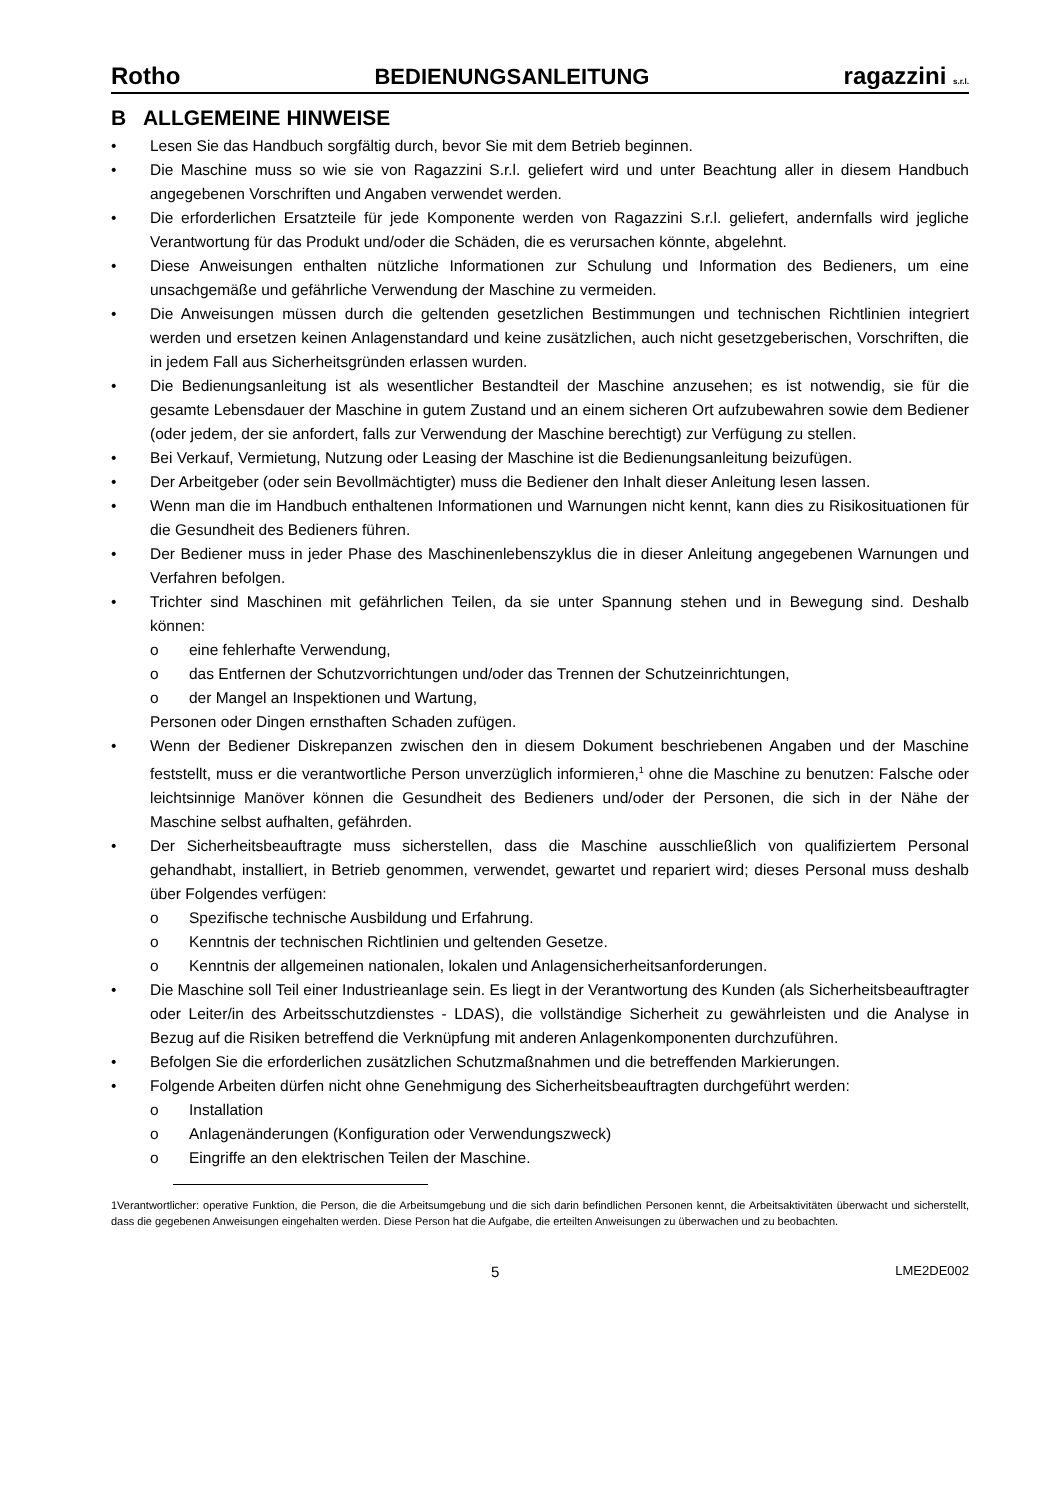Rotho BEDIENUNGSANLEITUNG ragazzini s.r.l.
B ALLGEMEINE HINWEISE
• Lesen Sie das Handbuch sorgfältig durch, bevor Sie mit dem Betrieb beginnen.
• Die Maschine muss so wie sie von Ragazzini S.r.l. geliefert wird und unter Beachtung aller in diesem Handbuch angegebenen Vorschriften und Angaben verwendet werden.
• Die erforderlichen Ersatzteile für jede Komponente werden von Ragazzini S.r.l. geliefert, andernfalls wird jegliche Verantwortung für das Produkt und/oder die Schäden, die es verursachen könnte, abgelehnt.
• Diese Anweisungen enthalten nützliche Informationen zur Schulung und Information des Bedieners, um eine unsachgemäße und gefährliche Verwendung der Maschine zu vermeiden.
• Die Anweisungen müssen durch die geltenden gesetzlichen Bestimmungen und technischen Richtlinien integriert werden und ersetzen keinen Anlagenstandard und keine zusätzlichen, auch nicht gesetzgeberischen, Vorschriften, die in jedem Fall aus Sicherheitsgründen erlassen wurden.
• Die Bedienungsanleitung ist als wesentlicher Bestandteil der Maschine anzusehen; es ist notwendig, sie für die gesamte Lebensdauer der Maschine in gutem Zustand und an einem sicheren Ort aufzubewahren sowie dem Bediener (oder jedem, der sie anfordert, falls zur Verwendung der Maschine berechtigt) zur Verfügung zu stellen.
• Bei Verkauf, Vermietung, Nutzung oder Leasing der Maschine ist die Bedienungsanleitung beizufügen.
• Der Arbeitgeber (oder sein Bevollmächtigter) muss die Bediener den Inhalt dieser Anleitung lesen lassen.
• Wenn man die im Handbuch enthaltenen Informationen und Warnungen nicht kennt, kann dies zu Risikosituationen für die Gesundheit des Bedieners führen.
• Der Bediener muss in jeder Phase des Maschinenlebenszyklus die in dieser Anleitung angegebenen Warnungen und Verfahren befolgen.
• Trichter sind Maschinen mit gefährlichen Teilen, da sie unter Spannung stehen und in Bewegung sind. Deshalb können:
o eine fehlerhafte Verwendung,
o das Entfernen der Schutzvorrichtungen und/oder das Trennen der Schutzeinrichtungen,
o der Mangel an Inspektionen und Wartung,
Personen oder Dingen ernsthaften Schaden zufügen.
• Wenn der Bediener Diskrepanzen zwischen den in diesem Dokument beschriebenen Angaben und der Maschine feststellt, muss er die verantwortliche Person unverzüglich informieren,<sup>1</sup> ohne die Maschine zu benutzen: Falsche oder leichtsinnige Manöver können die Gesundheit des Bedieners und/oder der Personen, die sich in der Nähe der Maschine selbst aufhalten, gefährden.
• Der Sicherheitsbeauftragte muss sicherstellen, dass die Maschine ausschließlich von qualifiziertem Personal gehandhabt, installiert, in Betrieb genommen, verwendet, gewartet und repariert wird; dieses Personal muss deshalb über Folgendes verfügen:
o Spezifische technische Ausbildung und Erfahrung.
o Kenntnis der technischen Richtlinien und geltenden Gesetze.
o Kenntnis der allgemeinen nationalen, lokalen und Anlagensicherheitsanforderungen.
• Die Maschine soll Teil einer Industrieanlage sein. Es liegt in der Verantwortung des Kunden (als Sicherheitsbeauftragter oder Leiter/in des Arbeitsschutzdienstes - LDAS), die vollständige Sicherheit zu gewährleisten und die Analyse in Bezug auf die Risiken betreffend die Verknüpfung mit anderen Anlagenkomponenten durchzuführen.
• Befolgen Sie die erforderlichen zusätzlichen Schutzmaßnahmen und die betreffenden Markierungen.
• Folgende Arbeiten dürfen nicht ohne Genehmigung des Sicherheitsbeauftragten durchgeführt werden:
o Installation
o Anlagenänderungen (Konfiguration oder Verwendungszweck)
o Eingriffe an den elektrischen Teilen der Maschine.
1Verantwortlicher: operative Funktion, die Person, die die Arbeitsumgebung und die sich darin befindlichen Personen kennt, die Arbeitsaktivitäten überwacht und sicherstellt, dass die gegebenen Anweisungen eingehalten werden. Diese Person hat die Aufgabe, die erteilten Anweisungen zu überwachen und zu beobachten.
5 LME2DE002